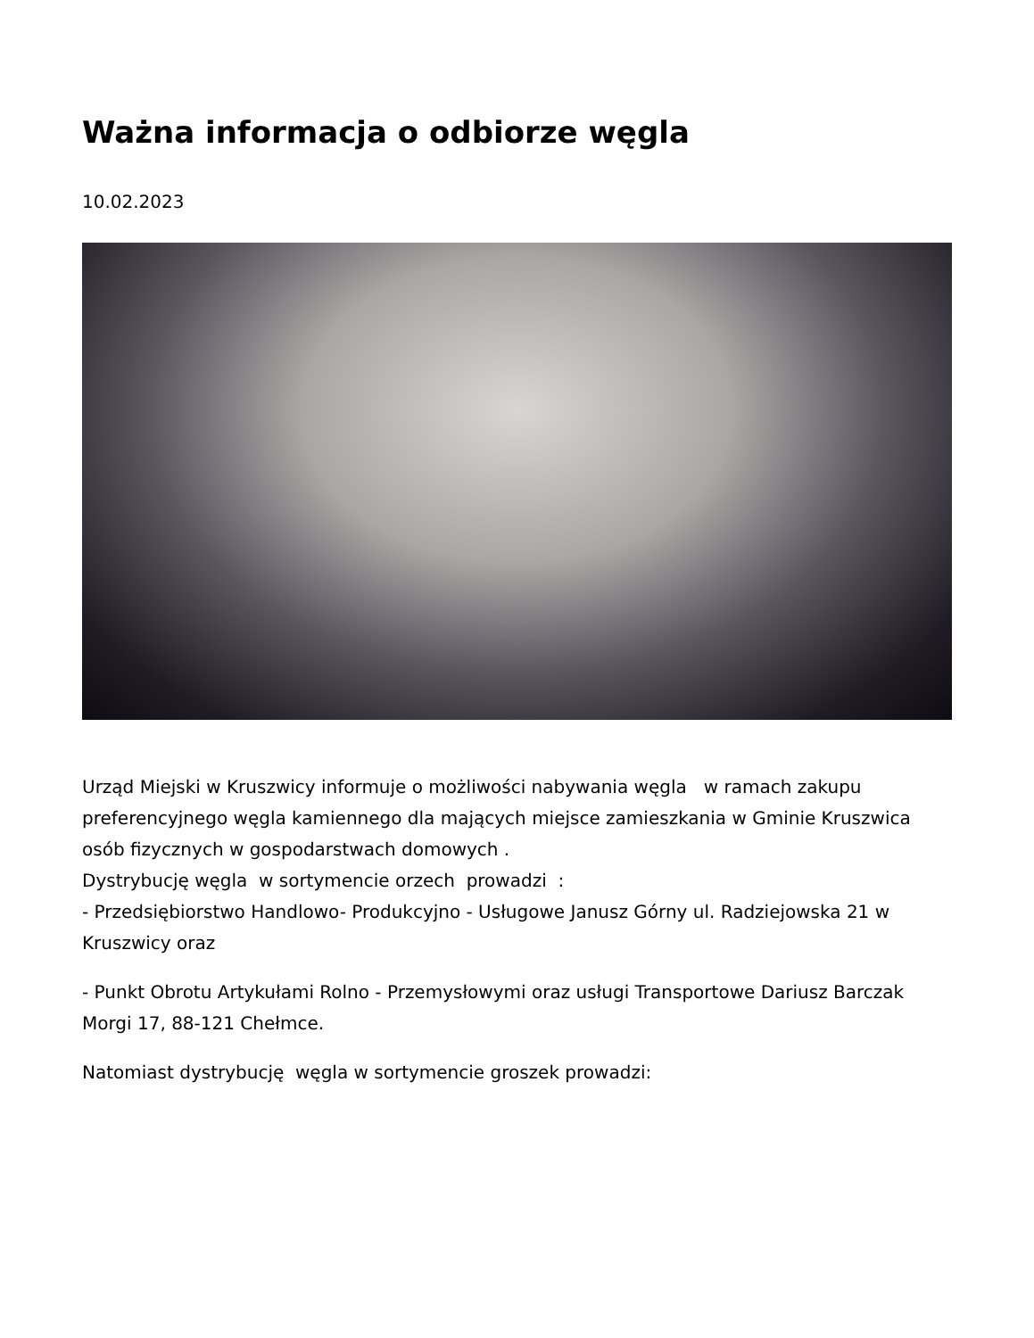Ważna informacja o odbiorze węgla
10.02.2023
Urząd Miejski w Kruszwicy informuje o możliwości nabywania węgla w ramach zakupu preferencyjnego węgla kamiennego dla mających miejsce zamieszkania w Gminie Kruszwica osób fizycznych w gospodarstwach domowych .
Dystrybucję węgla w sortymencie orzech prowadzi :
- Przedsiębiorstwo Handlowo- Produkcyjno - Usługowe Janusz Górny ul. Radziejowska 21 w Kruszwicy oraz
- Punkt Obrotu Artykułami Rolno - Przemysłowymi oraz usługi Transportowe Dariusz Barczak Morgi 17, 88-121 Chełmce.
Natomiast dystrybucję węgla w sortymencie groszek prowadzi: